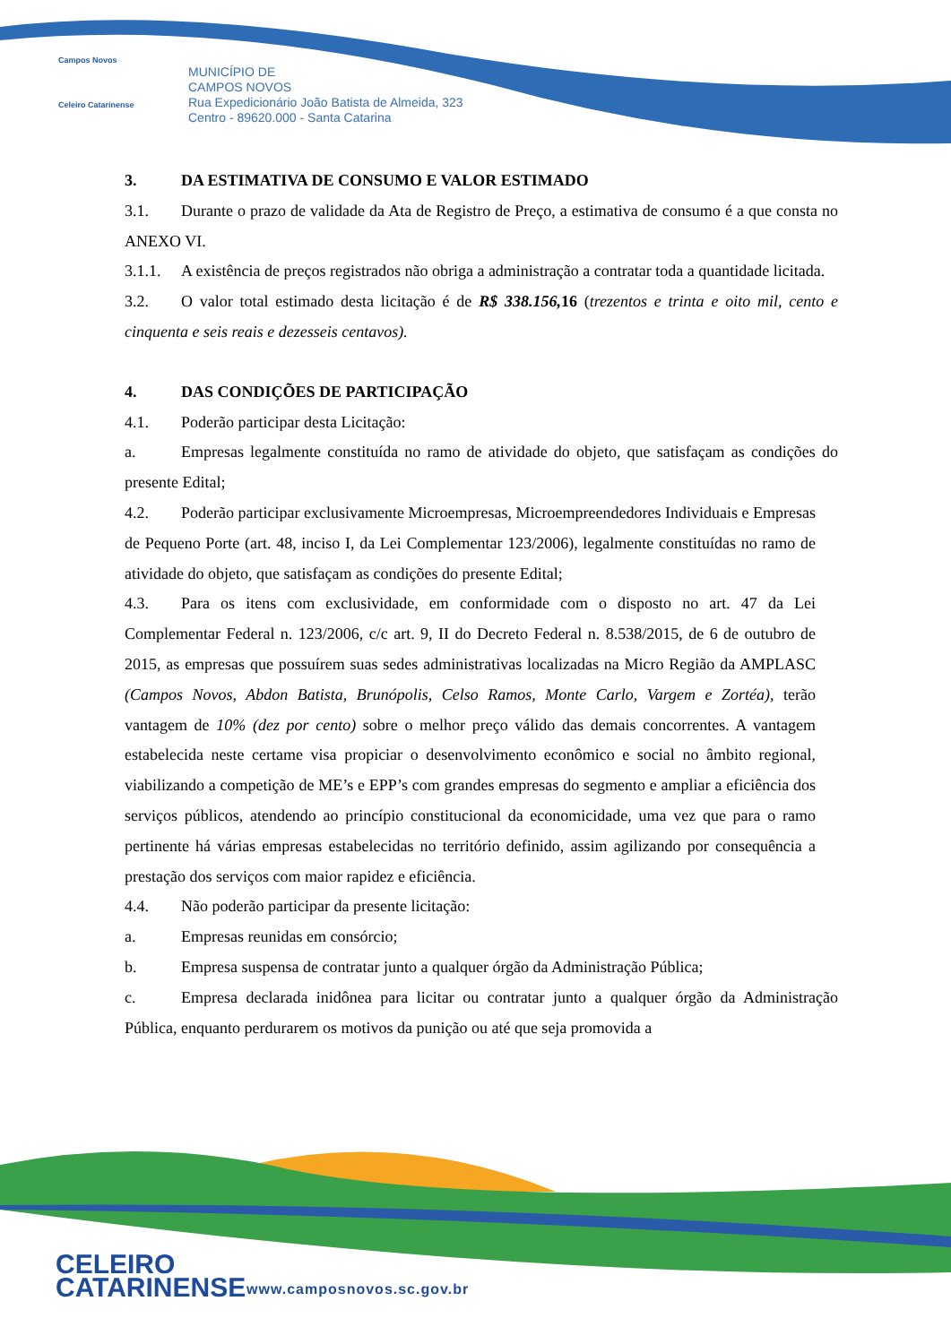Campos Novos
Celeiro Catarinense
MUNICÍPIO DE
CAMPOS NOVOS
Rua Expedicionário João Batista de Almeida, 323
Centro - 89620.000 - Santa Catarina
3. DA ESTIMATIVA DE CONSUMO E VALOR ESTIMADO
3.1. Durante o prazo de validade da Ata de Registro de Preço, a estimativa de consumo é a que consta no ANEXO VI.
3.1.1. A existência de preços registrados não obriga a administração a contratar toda a quantidade licitada.
3.2. O valor total estimado desta licitação é de R$ 338.156, 16 (trezentos e trinta e oito mil, cento e cinquenta e seis reais e dezesseis centavos).
4. DAS CONDIÇÕES DE PARTICIPAÇÃO
4.1. Poderão participar desta Licitação:
a. Empresas legalmente constituída no ramo de atividade do objeto, que satisfaçam as condições do presente Edital;
4.2. Poderão participar exclusivamente Microempresas, Microempreendedores Individuais e Empresas de Pequeno Porte (art. 48, inciso I, da Lei Complementar 123/2006), legalmente constituídas no ramo de atividade do objeto, que satisfaçam as condições do presente Edital;
4.3. Para os itens com exclusividade, em conformidade com o disposto no art. 47 da Lei Complementar Federal n. 123/2006, c/c art. 9, II do Decreto Federal n. 8.538/2015, de 6 de outubro de 2015, as empresas que possuírem suas sedes administrativas localizadas na Micro Região da AMPLASC (Campos Novos, Abdon Batista, Brunópolis, Celso Ramos, Monte Carlo, Vargem e Zortéa), terão vantagem de 10% (dez por cento) sobre o melhor preço válido das demais concorrentes. A vantagem estabelecida neste certame visa propiciar o desenvolvimento econômico e social no âmbito regional, viabilizando a competição de ME’s e EPP’s com grandes empresas do segmento e ampliar a eficiência dos serviços públicos, atendendo ao princípio constitucional da economicidade, uma vez que para o ramo pertinente há várias empresas estabelecidas no território definido, assim agilizando por consequência a prestação dos serviços com maior rapidez e eficiência.
4.4. Não poderão participar da presente licitação:
a. Empresas reunidas em consórcio;
b. Empresa suspensa de contratar junto a qualquer órgão da Administração Pública;
c. Empresa declarada inidônea para licitar ou contratar junto a qualquer órgão da Administração Pública, enquanto perdurarem os motivos da punição ou até que seja promovida a
CELEIRO
CATARINENSE
www.camposnovos.sc.gov.br